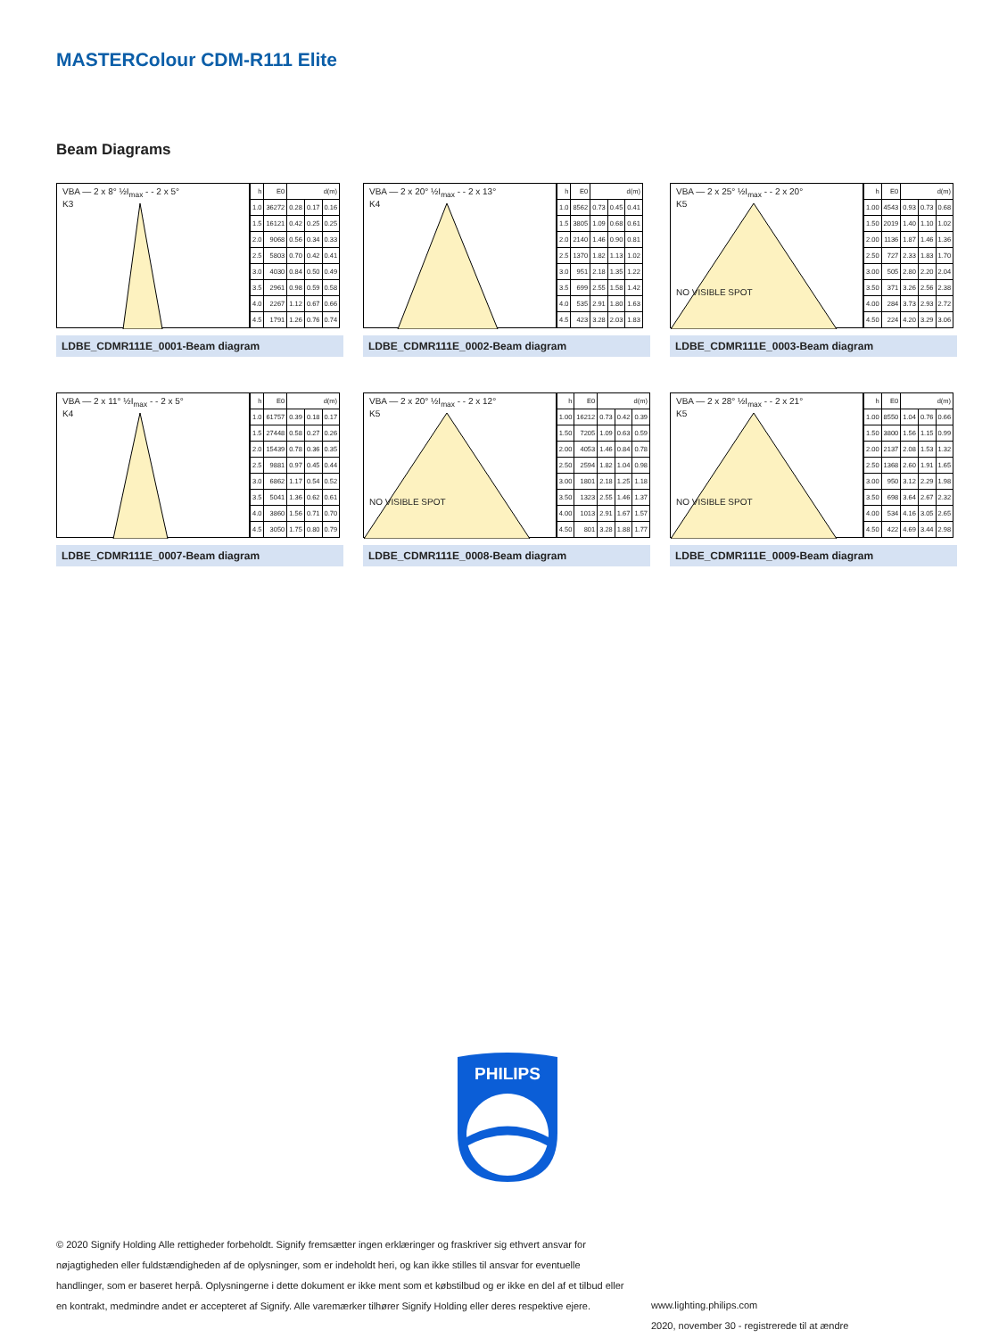MASTERColour CDM-R111 Elite
Beam Diagrams
VBA — 2 x 8° ½I<sub>max</sub> - - 2 x 5°
K3
| h | E0 | d(m) | | |
| --- | --- | --- | --- | --- |
| 1.0 | 36272 | 0.28 | 0.17 | 0.16 |
| 1.5 | 16121 | 0.42 | 0.25 | 0.25 |
| 2.0 | 9068 | 0.56 | 0.34 | 0.33 |
| 2.5 | 5803 | 0.70 | 0.42 | 0.41 |
| 3.0 | 4030 | 0.84 | 0.50 | 0.49 |
| 3.5 | 2961 | 0.98 | 0.59 | 0.58 |
| 4.0 | 2267 | 1.12 | 0.67 | 0.66 |
| 4.5 | 1791 | 1.26 | 0.76 | 0.74 |
LDBE_CDMR111E_0001-Beam diagram
VBA — 2 x 20° ½I<sub>max</sub> - - 2 x 13°
K4
| h | E0 | d(m) | | |
| --- | --- | --- | --- | --- |
| 1.0 | 8562 | 0.73 | 0.45 | 0.41 |
| 1.5 | 3805 | 1.09 | 0.68 | 0.61 |
| 2.0 | 2140 | 1.46 | 0.90 | 0.81 |
| 2.5 | 1370 | 1.82 | 1.13 | 1.02 |
| 3.0 | 951 | 2.18 | 1.35 | 1.22 |
| 3.5 | 699 | 2.55 | 1.58 | 1.42 |
| 4.0 | 535 | 2.91 | 1.80 | 1.63 |
| 4.5 | 423 | 3.28 | 2.03 | 1.83 |
LDBE_CDMR111E_0002-Beam diagram
VBA — 2 x 25° ½I<sub>max</sub> - - 2 x 20°
K5
NO VISIBLE SPOT
| h | E0 | d(m) | | |
| --- | --- | --- | --- | --- |
| 1.00 | 4543 | 0.93 | 0.73 | 0.68 |
| 1.50 | 2019 | 1.40 | 1.10 | 1.02 |
| 2.00 | 1136 | 1.87 | 1.46 | 1.36 |
| 2.50 | 727 | 2.33 | 1.83 | 1.70 |
| 3.00 | 505 | 2.80 | 2.20 | 2.04 |
| 3.50 | 371 | 3.26 | 2.56 | 2.38 |
| 4.00 | 284 | 3.73 | 2.93 | 2.72 |
| 4.50 | 224 | 4.20 | 3.29 | 3.06 |
LDBE_CDMR111E_0003-Beam diagram
VBA — 2 x 11° ½I<sub>max</sub> - - 2 x 5°
K4
| h | E0 | d(m) | | |
| --- | --- | --- | --- | --- |
| 1.0 | 61757 | 0.39 | 0.18 | 0.17 |
| 1.5 | 27448 | 0.58 | 0.27 | 0.26 |
| 2.0 | 15439 | 0.78 | 0.36 | 0.35 |
| 2.5 | 9881 | 0.97 | 0.45 | 0.44 |
| 3.0 | 6862 | 1.17 | 0.54 | 0.52 |
| 3.5 | 5041 | 1.36 | 0.62 | 0.61 |
| 4.0 | 3860 | 1.56 | 0.71 | 0.70 |
| 4.5 | 3050 | 1.75 | 0.80 | 0.79 |
LDBE_CDMR111E_0007-Beam diagram
VBA — 2 x 20° ½I<sub>max</sub> - - 2 x 12°
K5
NO VISIBLE SPOT
| h | E0 | d(m) | | |
| --- | --- | --- | --- | --- |
| 1.00 | 16212 | 0.73 | 0.42 | 0.39 |
| 1.50 | 7205 | 1.09 | 0.63 | 0.59 |
| 2.00 | 4053 | 1.46 | 0.84 | 0.78 |
| 2.50 | 2594 | 1.82 | 1.04 | 0.98 |
| 3.00 | 1801 | 2.18 | 1.25 | 1.18 |
| 3.50 | 1323 | 2.55 | 1.46 | 1.37 |
| 4.00 | 1013 | 2.91 | 1.67 | 1.57 |
| 4.50 | 801 | 3.28 | 1.88 | 1.77 |
LDBE_CDMR111E_0008-Beam diagram
VBA — 2 x 28° ½I<sub>max</sub> - - 2 x 21°
K5
NO VISIBLE SPOT
| h | E0 | d(m) | | |
| --- | --- | --- | --- | --- |
| 1.00 | 8550 | 1.04 | 0.76 | 0.66 |
| 1.50 | 3800 | 1.56 | 1.15 | 0.99 |
| 2.00 | 2137 | 2.08 | 1.53 | 1.32 |
| 2.50 | 1368 | 2.60 | 1.91 | 1.65 |
| 3.00 | 950 | 3.12 | 2.29 | 1.98 |
| 3.50 | 698 | 3.64 | 2.67 | 2.32 |
| 4.00 | 534 | 4.16 | 3.05 | 2.65 |
| 4.50 | 422 | 4.69 | 3.44 | 2.98 |
LDBE_CDMR111E_0009-Beam diagram
PHILIPS
© 2020 Signify Holding Alle rettigheder forbeholdt. Signify fremsætter ingen erklæringer og fraskriver sig ethvert ansvar for nøjagtigheden eller fuldstændigheden af de oplysninger, som er indeholdt heri, og kan ikke stilles til ansvar for eventuelle handlinger, som er baseret herpå. Oplysningerne i dette dokument er ikke ment som et købstilbud og er ikke en del af et tilbud eller en kontrakt, medmindre andet er accepteret af Signify. Alle varemærker tilhører Signify Holding eller deres respektive ejere.
www.lighting.philips.com
2020, november 30 - registrerede til at ændre